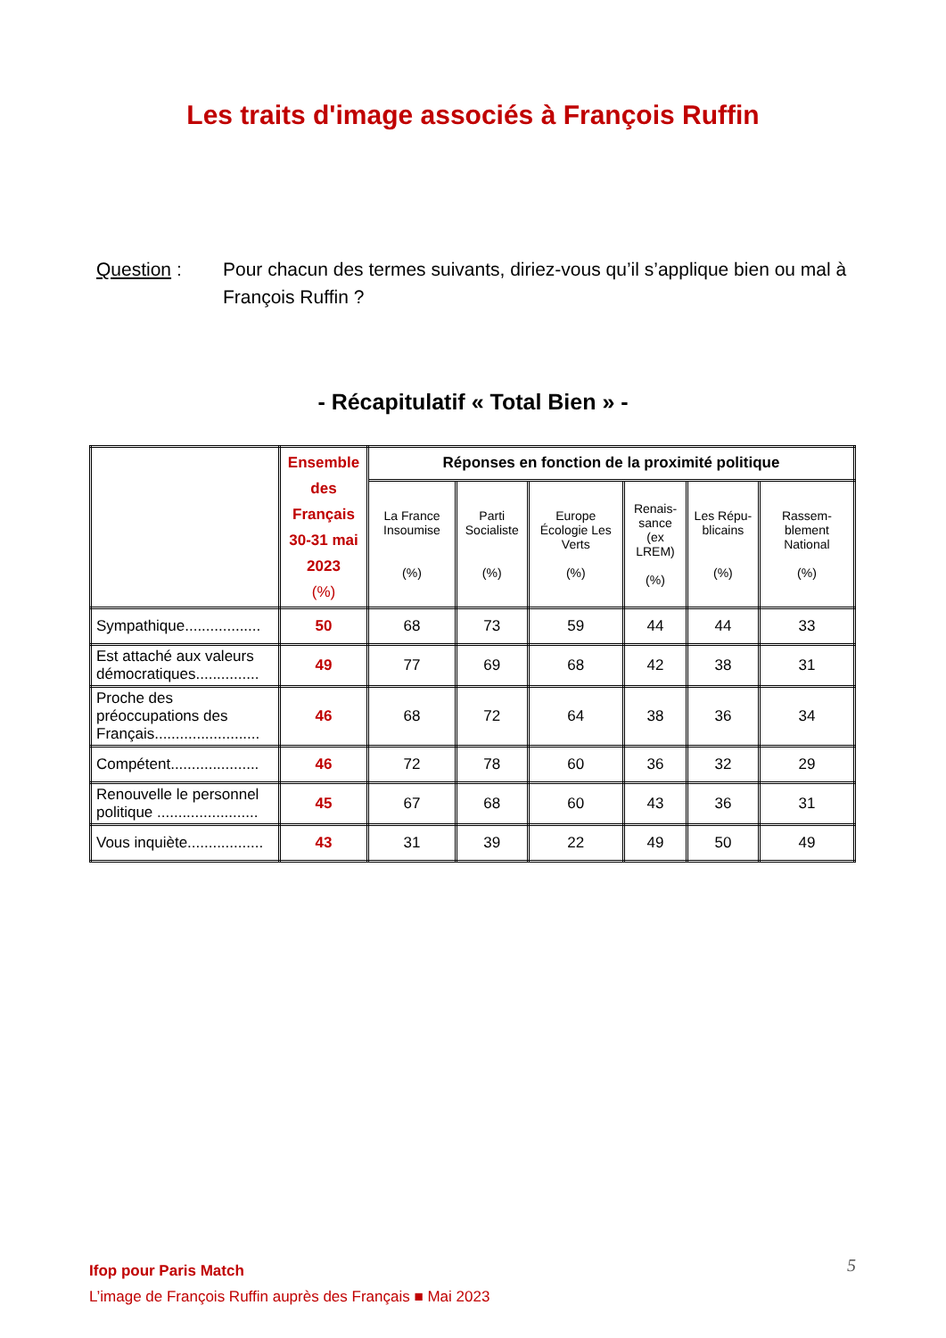Les traits d'image associés à François Ruffin
Question : Pour chacun des termes suivants, diriez-vous qu’il s’applique bien ou mal à François Ruffin ?
- Récapitulatif « Total Bien » -
| | Ensemble des Français 30-31 mai 2023 (%) | Réponses en fonction de la proximité politique | | | | | |
| --- | --- | --- | --- | --- | --- | --- | --- |
| | | La France Insoumise (%) | Parti Socialiste (%) | Europe Écologie Les Verts (%) | Renais-sance (ex LREM) (%) | Les Répu-blicains (%) | Rassem-blement National (%) |
| Sympathique.................. | 50 | 68 | 73 | 59 | 44 | 44 | 33 |
| Est attaché aux valeurs démocratiques............... | 49 | 77 | 69 | 68 | 42 | 38 | 31 |
| Proche des préoccupations des Français......................... | 46 | 68 | 72 | 64 | 38 | 36 | 34 |
| Compétent..................... | 46 | 72 | 78 | 60 | 36 | 32 | 29 |
| Renouvelle le personnel politique ........................ | 45 | 67 | 68 | 60 | 43 | 36 | 31 |
| Vous inquiète.................. | 43 | 31 | 39 | 22 | 49 | 50 | 49 |
5 Ifop pour Paris Match
L’image de François Ruffin auprès des Français ■ Mai 2023